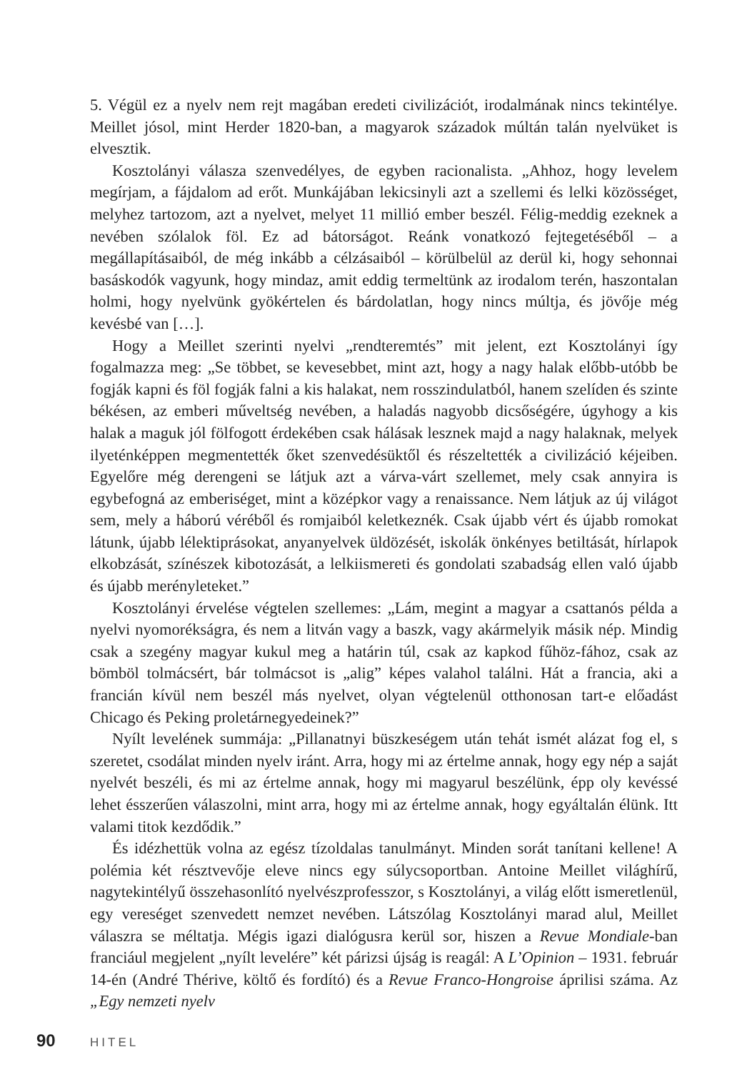5. Végül ez a nyelv nem rejt magában eredeti civilizációt, irodalmának nincs tekintélye. Meillet jósol, mint Herder 1820-ban, a magyarok századok múltán talán nyelvüket is elvesztik.
Kosztolányi válasza szenvedélyes, de egyben racionalista. „Ahhoz, hogy levelem megírjam, a fájdalom ad erőt. Munkájában lekicsinyli azt a szellemi és lelki közösséget, melyhez tartozom, azt a nyelvet, melyet 11 millió ember beszél. Félig-meddig ezeknek a nevében szólalok föl. Ez ad bátorságot. Reánk vonatkozó fejtegetéséből – a megállapításaiból, de még inkább a célzásaiból – körülbelül az derül ki, hogy sehonnai basáskodók vagyunk, hogy mindaz, amit eddig termeltünk az irodalom terén, haszontalan holmi, hogy nyelvünk gyökértelen és bárdolatlan, hogy nincs múltja, és jövője még kevésbé van […].
Hogy a Meillet szerinti nyelvi „rendteremtés” mit jelent, ezt Kosztolányi így fogalmazza meg: „Se többet, se kevesebbet, mint azt, hogy a nagy halak előbb-utóbb be fogják kapni és föl fogják falni a kis halakat, nem rosszindulatból, hanem szelíden és szinte békésen, az emberi műveltség nevében, a haladás nagyobb dicsőségére, úgyhogy a kis halak a maguk jól fölfogott érdekében csak hálásak lesznek majd a nagy halaknak, melyek ilyetén­képpen megmentették őket szenvedésüktől és részeltették a civilizáció kéjeiben. Egyelőre még derengeni se látjuk azt a várva-várt szellemet, mely csak annyira is egybefogná az emberiséget, mint a középkor vagy a renaissance. Nem látjuk az új világot sem, mely a háború véréből és romjaiból keletkeznék. Csak újabb vért és újabb romokat látunk, újabb lélektiprásokat, anyanyelvek üldözését, iskolák önkényes betiltását, hírlapok elkobzását, színészek kibotozását, a lelkiismereti és gondolati szabadság ellen való újabb és újabb merényleteket.”
Kosztolányi érvelése végtelen szellemes: „Lám, megint a magyar a csattanós példa a nyelvi nyomorékságra, és nem a litván vagy a baszk, vagy akármelyik másik nép. Mindig csak a szegény magyar kukul meg a határin túl, csak az kapkod fűhöz-fához, csak az bömböl tolmácsért, bár tolmácsot is „alig” képes valahol találni. Hát a francia, aki a francián kívül nem beszél más nyelvet, olyan végtelenül otthonosan tart-e előadást Chicago és Peking proletárnegyedeinek?”
Nyílt levelének summája: „Pillanatnyi büszkeségem után tehát ismét alázat fog el, s szeretet, csodálat minden nyelv iránt. Arra, hogy mi az értelme annak, hogy egy nép a saját nyelvét beszéli, és mi az értelme annak, hogy mi magyarul beszélünk, épp oly kevéssé lehet ésszerűen válaszolni, mint arra, hogy mi az értelme annak, hogy egyáltalán élünk. Itt valami titok kezdődik.”
És idézhettük volna az egész tízoldalas tanulmányt. Minden sorát tanítani kellene! A polémia két résztvevője eleve nincs egy súlycsoportban. Antoine Meillet világhírű, nagytekintélyű összehasonlító nyelvészprofesszor, s Kosztolányi, a világ előtt ismeretlenül, egy vereséget szenvedett nemzet nevében. Látszólag Kosztolányi marad alul, Meillet válaszra se méltatja. Mégis igazi dialógusra kerül sor, hiszen a Revue Mondiale-ban franciául megjelent „nyílt levelére” két párizsi újság is reagál: A L’Opinion – 1931. február 14-én (André Thérive, költő és fordító) és a Revue Franco-Hongroise áprilisi száma. Az „Egy nemzeti nyelv
90 HITEL